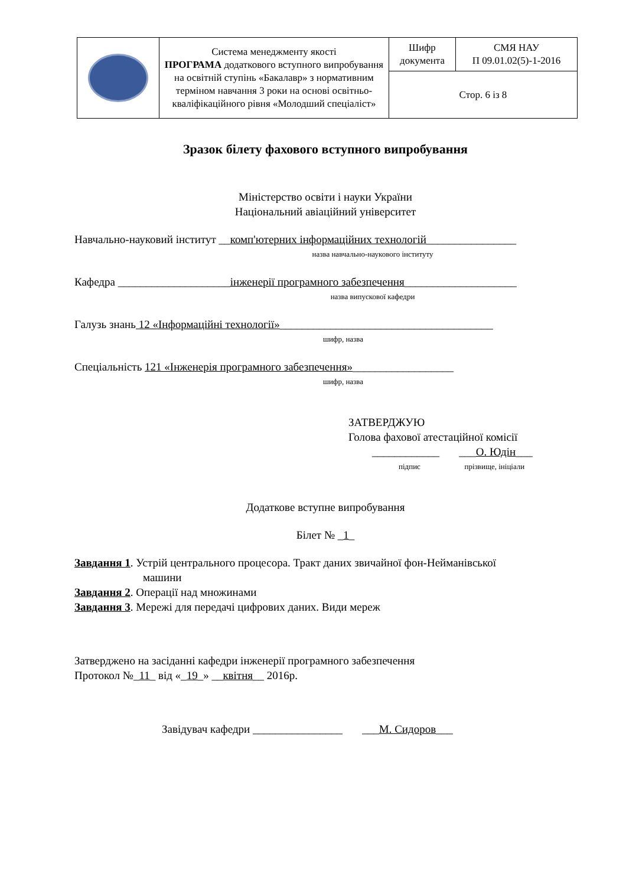| | Система менеджменту якості ПРОГРАМА додаткового вступного випробування на освітній ступінь «Бакалавр» з нормативним терміном навчання 3 роки на основі освітньо-кваліфікаційного рівня «Молодший спеціаліст» | Шифр документа | СМЯ НАУ П 09.01.02(5)-1-2016 |
| | | Стор. 6 із 8 | |
Зразок білету фахового вступного випробування
Міністерство освіти і науки України
Національний авіаційний університет
Навчально-науковий інститут __комп'ютерних інформаційних технологій________________
назва навчально-наукового інституту
Кафедра ____________________інженерії програмного забезпечення____________________
назва випускової кафедри
Галузь знань 12 «Інформаційні технології»______________________________________
шифр, назва
Спеціальність 121 «Інженерія програмного забезпечення»__________________
шифр, назва
ЗАТВЕРДЖУЮ
Голова фахової атестаційної комісії
____________ ___О. Юдін___
підпис прізвище, ініціали
Додаткове вступне випробування
Білет № _1_
Завдання 1. Устрій центрального процесора. Тракт даних звичайної фон-Нейманівської
машини
Завдання 2. Операції над множинами
Завдання 3. Мережі для передачі цифрових даних. Види мереж
Затверджено на засіданні кафедри інженерії програмного забезпечення
Протокол №_11_ від «_19_» __квітня__ 2016р.
Завідувач кафедри ________________ ___М. Сидоров___